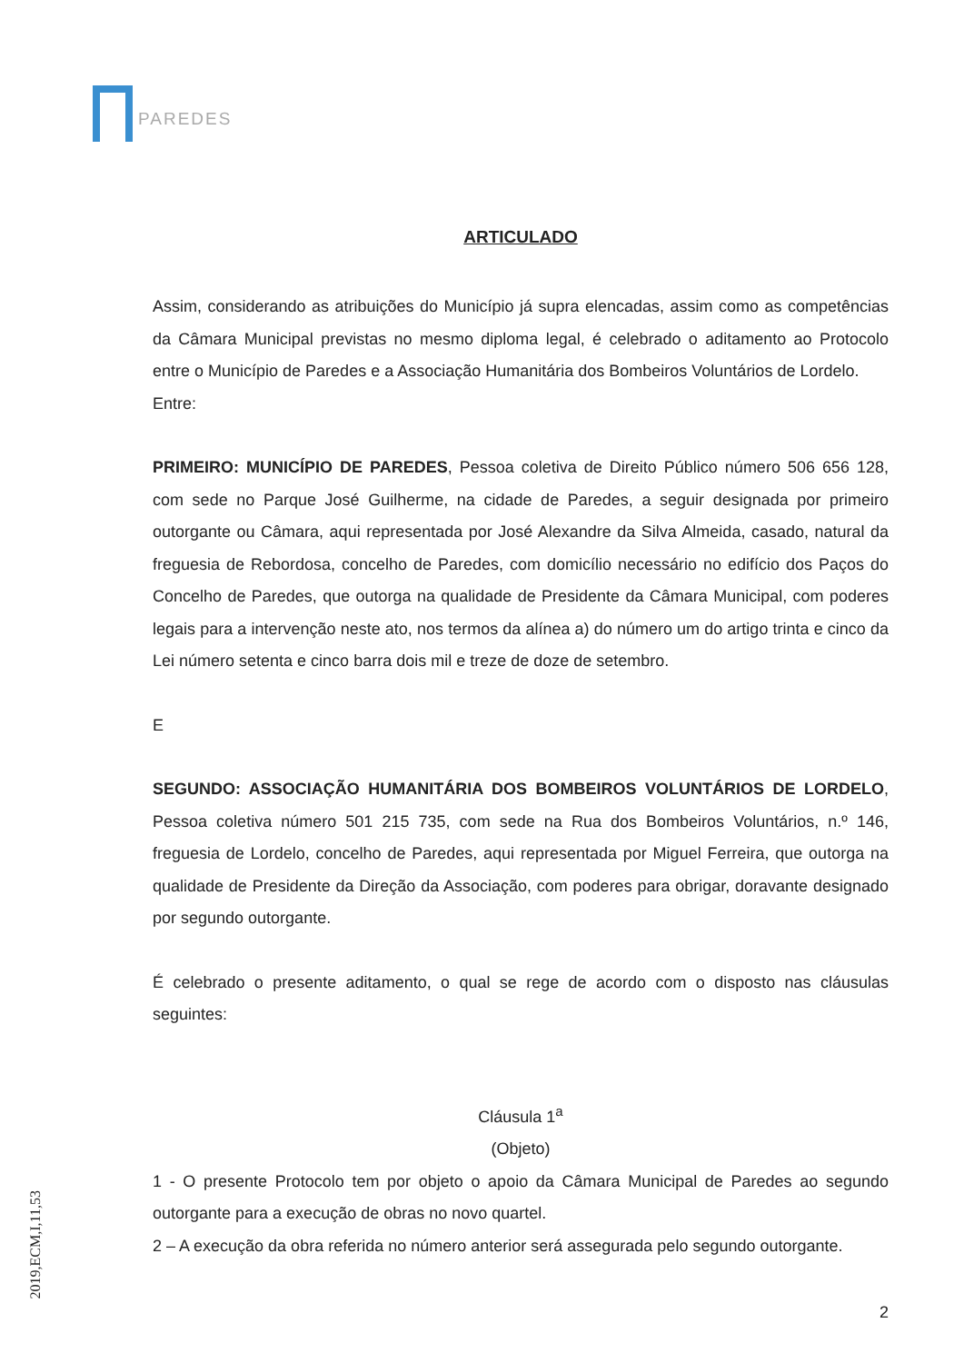PAREDES
ARTICULADO
Assim, considerando as atribuições do Município já supra elencadas, assim como as competências da Câmara Municipal previstas no mesmo diploma legal, é celebrado o aditamento ao Protocolo entre o Município de Paredes e a Associação Humanitária dos Bombeiros Voluntários de Lordelo.
Entre:
PRIMEIRO: MUNICÍPIO DE PAREDES, Pessoa coletiva de Direito Público número 506 656 128, com sede no Parque José Guilherme, na cidade de Paredes, a seguir designada por primeiro outorgante ou Câmara, aqui representada por José Alexandre da Silva Almeida, casado, natural da freguesia de Rebordosa, concelho de Paredes, com domicílio necessário no edifício dos Paços do Concelho de Paredes, que outorga na qualidade de Presidente da Câmara Municipal, com poderes legais para a intervenção neste ato, nos termos da alínea a) do número um do artigo trinta e cinco da Lei número setenta e cinco barra dois mil e treze de doze de setembro.
E
SEGUNDO: ASSOCIAÇÃO HUMANITÁRIA DOS BOMBEIROS VOLUNTÁRIOS DE LORDELO, Pessoa coletiva número 501 215 735, com sede na Rua dos Bombeiros Voluntários, n.º 146, freguesia de Lordelo, concelho de Paredes, aqui representada por Miguel Ferreira, que outorga na qualidade de Presidente da Direção da Associação, com poderes para obrigar, doravante designado por segundo outorgante.
É celebrado o presente aditamento, o qual se rege de acordo com o disposto nas cláusulas seguintes:
Cláusula 1<sup>a</sup>
(Objeto)
1 - O presente Protocolo tem por objeto o apoio da Câmara Municipal de Paredes ao segundo outorgante para a execução de obras no novo quartel.
2 – A execução da obra referida no número anterior será assegurada pelo segundo outorgante.
2
2019,ECM,I,11,53